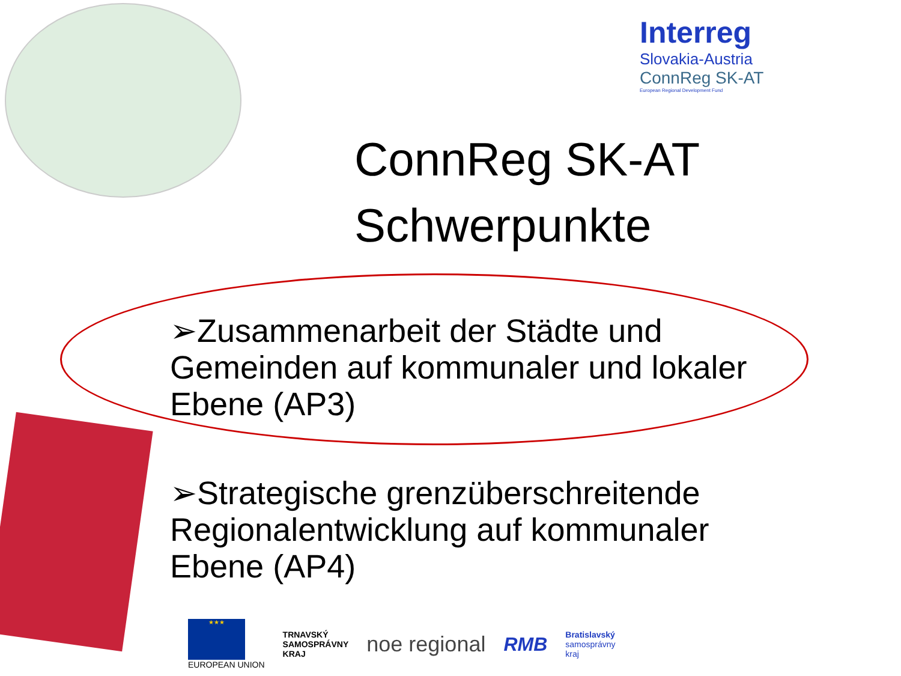Interreg
Slovakia-Austria
ConnReg SK-AT
European Regional Development Fund
ConnReg SK-AT
Schwerpunkte
➢Zusammenarbeit der Städte und Gemeinden auf kommunaler und lokaler Ebene (AP3)
➢Strategische grenzüberschreitende Regionalentwicklung auf kommunaler Ebene (AP4)
★★★
EUROPEAN UNION
TRNAVSKÝ
SAMOSPRÁVNY
KRAJ
noe regional RMB
Bratislavský
samosprávny
kraj